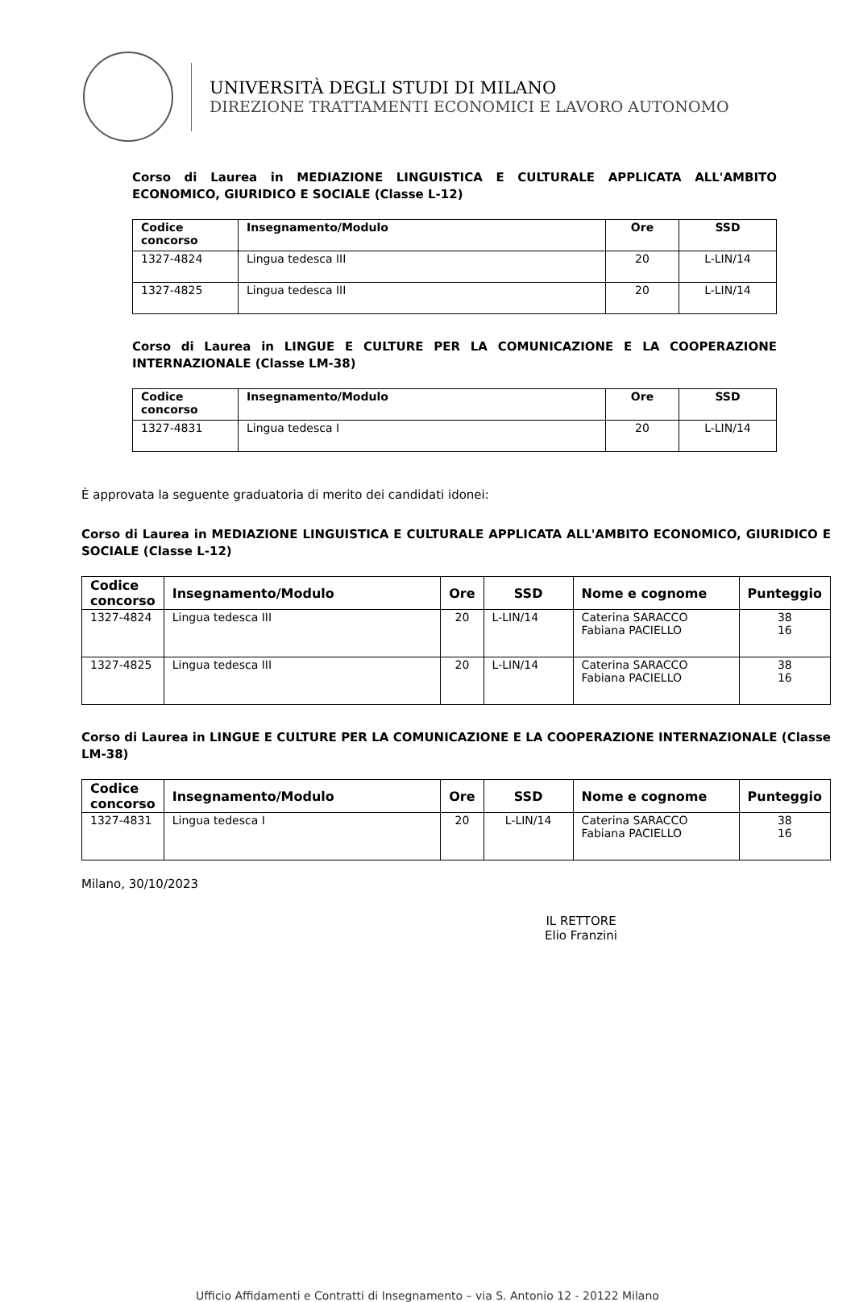UNIVERSITÀ DEGLI STUDI DI MILANO
DIREZIONE TRATTAMENTI ECONOMICI E LAVORO AUTONOMO
Corso di Laurea in MEDIAZIONE LINGUISTICA E CULTURALE APPLICATA ALL'AMBITO ECONOMICO, GIURIDICO E SOCIALE (Classe L-12)
| Codice concorso | Insegnamento/Modulo | Ore | SSD |
| --- | --- | --- | --- |
| 1327-4824 | Lingua tedesca III | 20 | L-LIN/14 |
| 1327-4825 | Lingua tedesca III | 20 | L-LIN/14 |
Corso di Laurea in LINGUE E CULTURE PER LA COMUNICAZIONE E LA COOPERAZIONE INTERNAZIONALE (Classe LM-38)
| Codice concorso | Insegnamento/Modulo | Ore | SSD |
| --- | --- | --- | --- |
| 1327-4831 | Lingua tedesca I | 20 | L-LIN/14 |
È approvata la seguente graduatoria di merito dei candidati idonei:
Corso di Laurea in MEDIAZIONE LINGUISTICA E CULTURALE APPLICATA ALL'AMBITO ECONOMICO, GIURIDICO E SOCIALE (Classe L-12)
| Codice concorso | Insegnamento/Modulo | Ore | SSD | Nome e cognome | Punteggio |
| --- | --- | --- | --- | --- | --- |
| 1327-4824 | Lingua tedesca III | 20 | L-LIN/14 | Caterina SARACCO Fabiana PACIELLO | 38 16 |
| 1327-4825 | Lingua tedesca III | 20 | L-LIN/14 | Caterina SARACCO Fabiana PACIELLO | 38 16 |
Corso di Laurea in LINGUE E CULTURE PER LA COMUNICAZIONE E LA COOPERAZIONE INTERNAZIONALE (Classe LM-38)
| Codice concorso | Insegnamento/Modulo | Ore | SSD | Nome e cognome | Punteggio |
| --- | --- | --- | --- | --- | --- |
| 1327-4831 | Lingua tedesca I | 20 | L-LIN/14 | Caterina SARACCO Fabiana PACIELLO | 38 16 |
Milano, 30/10/2023
IL RETTORE
Elio Franzini
Ufficio Affidamenti e Contratti di Insegnamento – via S. Antonio 12 - 20122 Milano